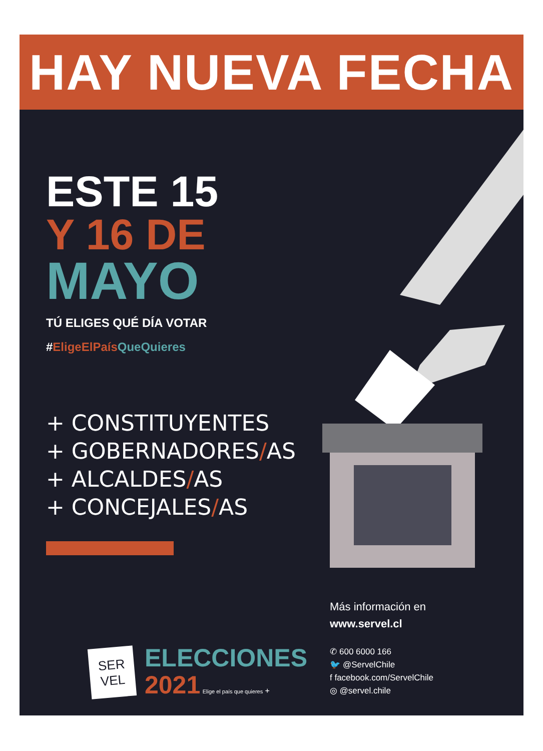HAY NUEVA FECHA
ESTE 15
Y 16 DE
MAYO
TÚ ELIGES QUÉ DÍA VOTAR
#EligeElPaís QueQuieres
+ CONSTITUYENTES
+ GOBERNADORES/AS
+ ALCALDES/AS
+ CONCEJALES/AS
Más información en
www.servel.cl
✆ 600 6000 166
🐦 @ServelChile
f facebook.com/ServelChile
◎ @servel.chile
SER
VEL
ELECCIONES
2021 Elige el país que quieres +